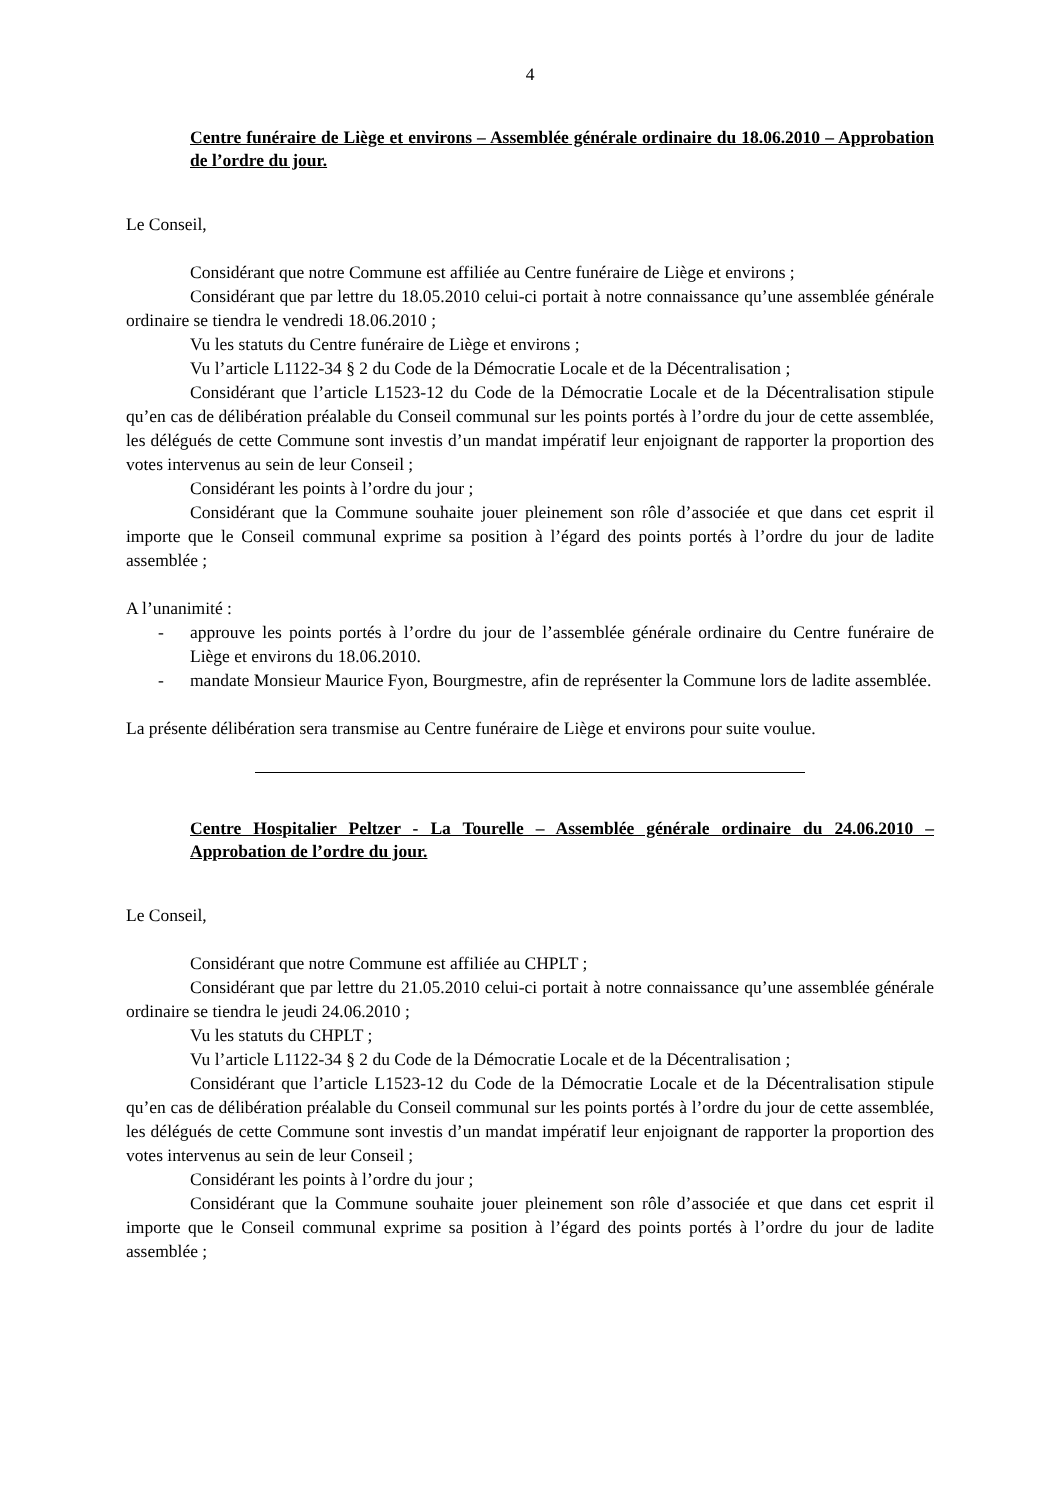4
Centre funéraire de Liège et environs – Assemblée générale ordinaire du 18.06.2010 – Approbation de l’ordre du jour.
Le Conseil,
Considérant que notre Commune est affiliée au Centre funéraire de Liège et environs ;
Considérant que par lettre du 18.05.2010 celui-ci portait à notre connaissance qu’une assemblée générale ordinaire se tiendra le vendredi 18.06.2010 ;
Vu les statuts du Centre funéraire de Liège et environs ;
Vu l’article L1122-34 § 2 du Code de la Démocratie Locale et de la Décentralisation ;
Considérant que l’article L1523-12 du Code de la Démocratie Locale et de la Décentralisation stipule qu’en cas de délibération préalable du Conseil communal sur les points portés à l’ordre du jour de cette assemblée, les délégués de cette Commune sont investis d’un mandat impératif leur enjoignant de rapporter la proportion des votes intervenus au sein de leur Conseil ;
Considérant les points à l’ordre du jour ;
Considérant que la Commune souhaite jouer pleinement son rôle d’associée et que dans cet esprit il importe que le Conseil communal exprime sa position à l’égard des points portés à l’ordre du jour de ladite assemblée ;
A l’unanimité :
- approuve les points portés à l’ordre du jour de l’assemblée générale ordinaire du Centre funéraire de Liège et environs du 18.06.2010.
- mandate Monsieur Maurice Fyon, Bourgmestre, afin de représenter la Commune lors de ladite assemblée.
La présente délibération sera transmise au Centre funéraire de Liège et environs pour suite voulue.
Centre Hospitalier Peltzer - La Tourelle – Assemblée générale ordinaire du 24.06.2010 – Approbation de l’ordre du jour.
Le Conseil,
Considérant que notre Commune est affiliée au CHPLT ;
Considérant que par lettre du 21.05.2010 celui-ci portait à notre connaissance qu’une assemblée générale ordinaire se tiendra le jeudi 24.06.2010 ;
Vu les statuts du CHPLT ;
Vu l’article L1122-34 § 2 du Code de la Démocratie Locale et de la Décentralisation ;
Considérant que l’article L1523-12 du Code de la Démocratie Locale et de la Décentralisation stipule qu’en cas de délibération préalable du Conseil communal sur les points portés à l’ordre du jour de cette assemblée, les délégués de cette Commune sont investis d’un mandat impératif leur enjoignant de rapporter la proportion des votes intervenus au sein de leur Conseil ;
Considérant les points à l’ordre du jour ;
Considérant que la Commune souhaite jouer pleinement son rôle d’associée et que dans cet esprit il importe que le Conseil communal exprime sa position à l’égard des points portés à l’ordre du jour de ladite assemblée ;